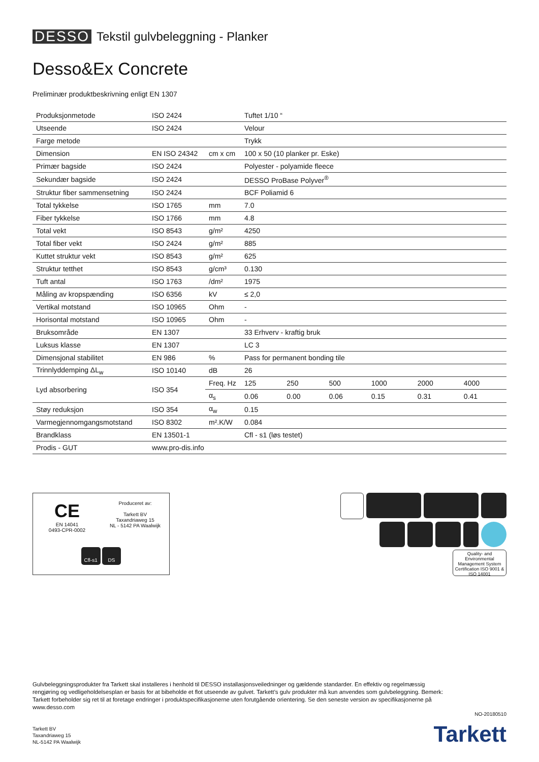DESSO Tekstil gulvbeleggning - Planker
Desso&Ex Concrete
Preliminær produktbeskrivning enligt EN 1307
| Produksjonmetode | ISO 2424 | | Tuftet 1/10 “ | | | | | |
| Utseende | ISO 2424 | | Velour | | | | | |
| Farge metode | | | Trykk | | | | | |
| Dimension | EN ISO 24342 | cm x cm | 100 x 50 (10 planker pr. Eske) | | | | | |
| Primær bagside | ISO 2424 | | Polyester - polyamide fleece | | | | | |
| Sekundær bagside | ISO 2424 | | DESSO ProBase Polyver<sup>®</sup> | | | | | |
| Struktur fiber sammensetning | ISO 2424 | | BCF Poliamid 6 | | | | | |
| Total tykkelse | ISO 1765 | mm | 7.0 | | | | | |
| Fiber tykkelse | ISO 1766 | mm | 4.8 | | | | | |
| Total vekt | ISO 8543 | g/m² | 4250 | | | | | |
| Total fiber vekt | ISO 2424 | g/m² | 885 | | | | | |
| Kuttet struktur vekt | ISO 8543 | g/m² | 625 | | | | | |
| Struktur tetthet | ISO 8543 | g/cm³ | 0.130 | | | | | |
| Tuft antal | ISO 1763 | /dm² | 1975 | | | | | |
| Måling av kropspænding | ISO 6356 | kV | ≤ 2,0 | | | | | |
| Vertikal motstand | ISO 10965 | Ohm | - | | | | | |
| Horisontal motstand | ISO 10965 | Ohm | - | | | | | |
| Bruksområde | EN 1307 | | 33 Erhverv - kraftig bruk | | | | | |
| Luksus klasse | EN 1307 | | LC 3 | | | | | |
| Dimensjonal stabilitet | EN 986 | % | Pass for permanent bonding tile | | | | | |
| Trinnlyddemping ΔL<sub>w</sub> | ISO 10140 | dB | 26 | | | | | |
| Lyd absorbering | ISO 354 | Freq. Hz | 125 | 250 | 500 | 1000 | 2000 | 4000 |
| | | α<sub>s</sub> | 0.06 | 0.00 | 0.06 | 0.15 | 0.31 | 0.41 |
| Støy reduksjon | ISO 354 | α<sub>w</sub> | 0.15 | | | | | |
| Varmegjennomgangsmotstand | ISO 8302 | m².K/W | 0.084 | | | | | |
| Brandklass | EN 13501-1 | | Cfl - s1 (løs testet) | | | | | |
| Prodis - GUT | www.pro-dis.info | | | | | | | |
CE
EN 14041
0493-CPR-0002
Produceret av:
Tarkett BV
Taxandriaweg 15
NL - 5142 PA Waalwijk
Cfl-s1 DS
Quality- and Environmental Management System Certification ISO 9001 & ISO 14001
Gulvbeleggningsprodukter fra Tarkett skal installeres i henhold til DESSO installasjonsveiledninger og gældende standarder. En effektiv og regelmæssig rengjøring og vedligeholdelsesplan er basis for at bibeholde et flot utseende av gulvet. Tarkett’s gulv produkter må kun anvendes som gulvbeleggning. Bemerk: Tarkett forbeholder sig ret til at foretage endringer i produktspecifikasjonerne uten forutgående orientering. Se den seneste version av specifikasjonerne på www.desso.com
NO-20180510
Tarkett BV
Taxandriaweg 15
NL-5142 PA Waalwijk
Tarkett